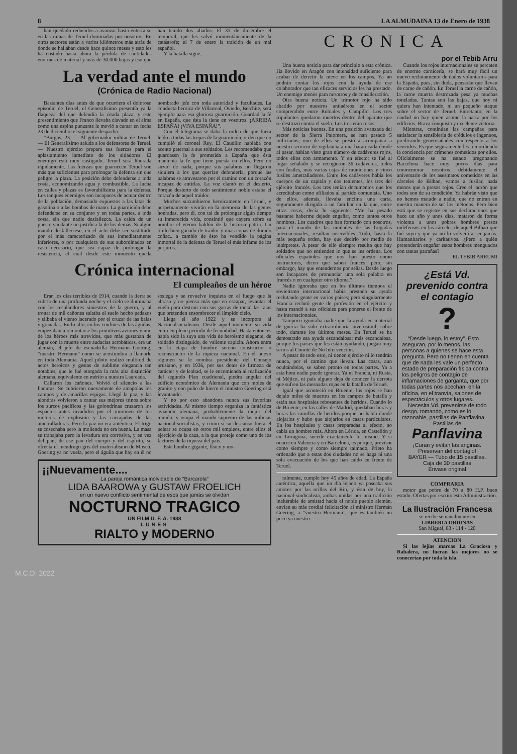8 LA ALMUDAINA 13 de Enero de 1938
han quedado reducidos a avanzar hasta enterrarse en las ruinas de Teruel dominadas por nosotros. En otros sectores están a varios kilómetros más atrás de donde se hallaban desde hace quince meses y esto les ha costado hasta ahora la pérdida de cantidades enormes de material y más de 30.000 bajas y eso que han tenido dos aliados: El 31 de diciembre el temporal, que les salvó momentáneamente de la catástrofe; el 7 de enero la traición de un mal español.
Y la batalla sigue.
La verdad ante el mundo
(Crónica de Radio Nacional)
Bastantes días antes de que ocurriera el doloroso episodio de Teruel, el Generalísimo presentía ya la flaqueza del que defendía la citada plaza, y este presentimiento que Franco llevaba clavado en el alma como una espina punzante le movió a cursar en fecha 23 de diciembre el siguiente despacho:
“Burgos, 23. — Al gobernador militar de Teruel. — El Generalísimo saluda a los defensores de Teruel. — Nuestro ejército prepara sus fuerzas para el aplastamiento inmediato de los sitiadores. El enemigo está muy castigado. Teruel será liberada rápidamente. Las fuerzas que guarnecen Teruel son más que suficientes para prolongar la defensa sin que peligre la plaza. La posición debe defenderse a toda costa, economizando agua y combustible. La lucha en calles y plazas es favorabilísima para la defensa. Los tanques enemigos son incapaces de actuar dentro de la población, demasiado expuestos a las latas de gasolina o a las bombas de mano. La guarnición debe defenderse en su conjunto y en todas partes, a toda costa, sin que nadie desfallezca. La caída de un puesto vacilante no justifica la de los demás. Si algún mando desfalleciese, en el acto debe ser sustituido por el más caracterizado de sus inmediatamente inferiores, o por cualquiera de sus subordinados en caso necesario, que sea capaz de prolongar la resistencia, el cual desde este momento queda nombrado jefe con toda autoridad y facultades. La conducta heroica de Villarreal, Oviedo, Belchite, será ejemplo para esa gloriosa guarnición. Guardad la fé en España, que ésta la tiene en vosotros. ¡ARRIBA ESPAÑA! ¡VIVA ESPAÑA!”.
Con el telegrama se daba la orden de que fuera leído a todas las tropas de la guarnición, orden que no cumplió el coronel Rey. El Caudillo hablaba con acento paternal a sus soldados. Les recomendaba que guardasen la fe prometida a España que ésta mantenía la fe que tiene puesta en ellos. Pero no sirvió de nada, porque sus palabras no llegaron siquiera a los que querían defenderla, porque las palabras se atravesaron por el camino con un corazón incapaz de entirlas. La voz clamó en el desierto. Porque desierto de todo sentimiento noble estaba el corazón de aquel traidor.
Muchos sucumbieron heroicamente en Teruel, y perpetuamente vivirán en la memoria de las gentes honradas, pero él, con tal de prolongar algún tiempo su inmerecida vida, consintió que cayera sobre su nombre el eterno baldón de la historia patria. Un título bien ganado de traidor y unas copas de dorado coñac.. a cambio de ésto ha vendido la página inmortal de la defensa de Teruel el más infame de los perjuros.
Crónica internacional
El cumpleaños de un héroe
Eran los días terribles de 1914, cuando la tierra se cubría de una profunda noche y el cielo se iluminaba con los resplandores siniestros de la guerra, y al tronar de mil cañones saltaba el suelo hecho pedazos y silbaba el viento lacerado por el cruzar de las balas y granadas. En lo alto, en los confines de las águilas, empezaban a remontarse los primitivos aviones y uno de los héroes más atrevidos, que más gustaban de jugar con la muerte entre audacias acrobáticas, era un alemán, el jefe de escuadrilla Hermann Goering, “nuestro Hermann” como se acostumbra a llamarle en toda Alemania. Aquel piloto realizó multitud de actos heroicos y gestas de sublime elegancia tan notables, que le fué otorgada la más alta distinción alemana, equivalente en mérito a nuestra Laureada.
Callaron los cañones. Volvió el silencio a las llanuras. Se cubrieron nuevamente de amapolas los campos y de amarillas espigas. Llegó la paz, y las alondras volvieron a cantar sus mejores trinos sobre los surcos pacíficos y las golondrinas cruzaron los espacios antes invadidos por el ronroneo de los motores de explosión y las carcajadas de las ametralladoras. Pero la paz no era auténtica. El trigo se cosechaba pero la molienda no era buena. La masa se trabajaba pero la levadura era corrosiva, y en vez del pan, de ese pan del cuerpo y del espíritu, se ofrecía el mendrugo gris del materialismo de Moscú. Goering ya no vuela, pero el águila que hay en él no sosiega y se revuelve inquieta en el fuego que la abrasa y no piensa más que en escapar, levantar el vuelo para destruir con sus garras de metal las ratas que pretenden ensombrecer el límpido cielo.
Llega el año 1922 y se incorpora al Nacionalsocialismo. Desde aquel momento su vida entra en pleno período de fecundidad. Hasta entonces había sido la suya una vida de heroísmo elegante, de soldado distinguido, de valiente capitán. Ahora entra en la etapa de hombre sereno constructor o reconstructor de la riqueza nacional. En el nuevo régimen se le nombra presidente del Consejo prusiano, y en 1936, por sus dotes de firmeza de carácter y de lealtad, se le encomienda al realización del segundo Plan cuadrienal, piedra angular del edificio económico de Alemania que con moles de granito y con puño de hierro el ministro Goering está levantando.
Y no por esto abandona nunca sus favoritas actividades. Al mismo tiempo organiza la fantástica aviación alemana, probablemente la mejor del mundo, y ocupa el mando supremo de las milicias nacional-socialistas, y como si su descanso fuera el pelear se ocupa en otros mil empleos, entre ellos el ejercicio de la caza, a la que proteje como uno de los factores de la riqueza del país.
Este hombre gigante, físico y mo-
¡¡Nuevamente....
La pareja romántica inolvidable de “Barcarola”
LIDA BAAROWA y GUSTAW FROELICH
en un nuevo conflicto sentimental de esos que jamás se olvidan
NOCTURNO TRAGICO
UN FILM U. F. A. 1938
LUNES
RIALTO y MODERNO
CRONICA
por el Tebib Arru
Una buena noticia para dar principio a esta crónica. Ha llovido en Aragón con intensidad suficiente para acabar de derretir la nieve en los campos. Ya no podrán contar los rojos con la ayuda de ese colaborador que tan eficaces servicios les ha prestado. Un enemigo menos para nosotros y de consideración.
Otra buena noticia. Un trimotor rojo ha sido abatido por nuestros antiaéreos en el sector comprendido entre Rubiales y Campillo. Los tres tripulantes quedaron muertos dentro del aparato que se destrozó contra el suelo. Los tres eran rusos.
Más noticias buenas. En una posición avanzada del sector de la Sierra Palomera, se han pasado 5 milicianos; uno de ellos se prestó a acompañar a nuestro servicio de vigilancia a una bararncada donde al pasar, habían visto gran número de cadáveres rojos, todos ellos con armamento. Y en efecto; se fué al lugar señalado y se recogieron 36 cadáveres, todos con fusiles, más varias cajas de municiones y cinco fusiles ametralladores. Entre los cadáveres había los cuerpos de un capitán y dos tenientes, los tres del ejército francés. Los tres tenían documentos que los acreditaban como afiliados al partido comunista. Uno de ellos, además, llevaba encima una carta, seguramente dirigida a un familiar en la que, entre otras cosas, decía lo siguiente: “Me ha pesado bastante haberme dejado engañar, como tantos otros hombres. Los cuadros que han formado con nosotros, para el mando de las unidades de las brigadas internacionales, resultan inservibles. Todo, hasta la más pequeña orden, hay que decirlo por medio de intérpretes. A pesar de ello siempre resulta que hay soldados que no entienden lo que se les ordena. Los oficiales españoles que nos han puesto como instructores, dicen que saben francés; pero, sin embargo, hay que entendernos por señas. Desde luego son incapaces de pronunciar una sola palabra en francés o en cualquier otro idioma.”
Nadie ignoraba que en los últimos tiempos el sovietismo internacional había prestado su ayuda reclutando gente en varios países; pero singularmente Francia reclutó gente de profesión en el ejército y hasta mandó a sus oficiales para ponerse el frente de los internacionales.
Tampoco ignoraba nadie que la ayuda en material de guerra ha sido extraordinaria inverosímil, sobre todo, durante los últimos meses. En Teruel se ha demostrado esa ayuda escandalosa; más escandalosa, porque los países que les están ayudando, juegan muy serios al Comité de No Intervención.
A pesar de todo esto, ni tienen ejército ni lo tendrán nunca, por el camino que llevan. Las cosas, aun ocultándolas, se saben pronto en todas partes. Ya a esta hora nadie puede ignorar. Ya ni Francia, ni Rusia, ni Méjico, ni país alguno deja de conocer la derrota que sufren las mesnadas rojas en la batalla de Teruel.
Igual que aconteció en Bruente, los rojos se han dejalo miles de muertos en los campos de batalla y están sus hospitales rebosantes de heridos. Cuando lo de Bruente, en las calles de Madrid, quedaban horas y horas las camillas de heridos porque no había donde alojarlos y hubo que alojarlos en casas particulares. En los hospitales y casas preparadas al efecto, no cabía un hombre más. Ahora en Lérida, en Castellón y en Tarragona, sucede exactamente lo mismo. Y si ocurre en Valencia y en Barcelona, es porque, previsor como siempre y como siempre taimado, Prieto ha ordenado que a estas dos ciudades no se haga ni una sola evacuación de los que han caído en frente de Teruel.
ralmente, cumple hoy 45 años de edad. La España auténtica, aquella que un día lejano ya paseaba sus amores por las orillas del Rin, y ésta de hoy, la nacional-sindicalista, ambas unidas por una tradición inalterable de amistad hacia el noble pueblo alemán, envían su más cordial felicitación al ministro Hermán Goering, a “vuestro Hermann”, que es también un poco ya nuestro.
Cuando los rojos internacionales se percaten de enorme carnicería, se hará muy fácil un nuevo reclutamiento de dados voluntarios para la España, pues, sin duda, pensarán que llevan de carne de cañón. En Teruel la carne de cañón, la carne muerta destrozada pesa ya muchas toneladas. Tantas son las bajas, que hoy ni quiera han intentado, ni un pequeño ataque sobre el sector de Teruel. Entretanto, en la ciudad no hay quien asome la nariz por los edificios. Brava conquista y excelente victoria.
Mientras, continúan las campañas para satisfacer la sensiblería de crédulos e ingenuos, predicando generosidades con respecto a los vencidos. Es que seguramente les remordiendo la conciencia por crímenes cometidos por ellos. Oficialmente se ha estado pregonando Barcelona hace muy pocos días para conmemorar nosotros debidamente el aniversario de los asesinatos cometidos en las cárceles de Bilbao, vamos a fusilar, nada menos que a presos rojos. Cree el ladrón que todos son de su condición. Ya habrán visto que no hemos matado a nadie, que no entran en nuestra manera de ser los métodos. Pero bien está que se registre en sus declaraciones que hace un año y unos días, mataron de forma violenta a unos pobres hombres presos indefensos en las cárceles de aquel Bilbao que fué suyo y que ya no lo volverá a ser jamás. Humanitarios y caritativos. ¿Pero a quién pretenderán engañar estos hombres menguados con tantas patrañas?
EL TEBIB ARRUMI
¿Está Vd. prevenido contra el contagio
?
“Desde luego, lo estoy”. Esto aseguran, por lo menos, las personas a quienes se hace esta pregunta. Pero no tienen en cuenta que de nada les vale un perfecto estado de preparación física contra los peligros de contagio de inflamaciones de garganta, que por todas partes nos acechan, en la oficina, en el tranvía, salones de espectáculos y otros lugares.
Necesita Vd. prevenirse de todo riesgo, tomando, como es lo razonable, pastillas de Panflavina.
Pastillas de
Panflavina
¡Curan y evitan las anginas. Preservan del contagio!
BAYER — Tubo de 15 pastillas. Caja de 30 pastillas
Envase original
COMPRARIA
motor gas pobre de 70 a 80 H.P. buen estado. Ofertas por escrito esta Administración.
La Ilustración Francesa
se recibe semanalmente en
LIBRERIA ORDINAS
San Miguel, 83 - 114 - 120
ATENCION
Si las lejías marcas La Graciosa y Rabalera, no fueran las mejores no se conocerían por toda la isla.
M.C.D. 2022